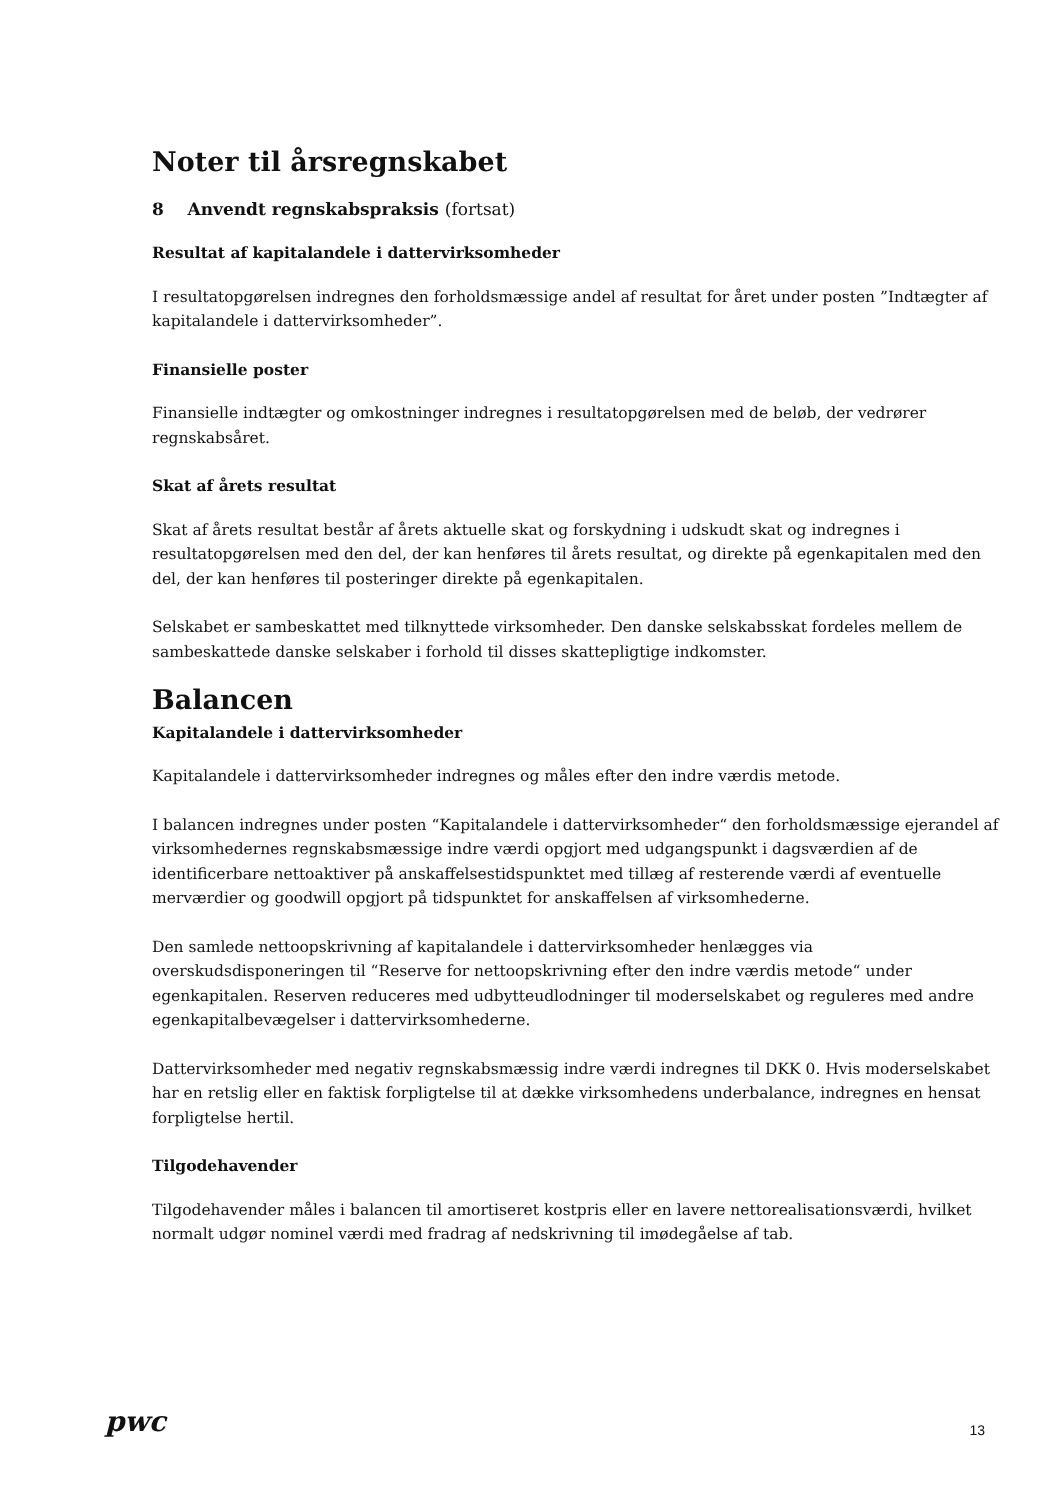Noter til årsregnskabet
8 Anvendt regnskabspraksis (fortsat)
Resultat af kapitalandele i dattervirksomheder
I resultatopgørelsen indregnes den forholdsmæssige andel af resultat for året under posten ”Indtægter af kapitalandele i dattervirksomheder”.
Finansielle poster
Finansielle indtægter og omkostninger indregnes i resultatopgørelsen med de beløb, der vedrører regnskabsåret.
Skat af årets resultat
Skat af årets resultat består af årets aktuelle skat og forskydning i udskudt skat og indregnes i resultatopgørelsen med den del, der kan henføres til årets resultat, og direkte på egenkapitalen med den del, der kan henføres til posteringer direkte på egenkapitalen.
Selskabet er sambeskattet med tilknyttede virksomheder. Den danske selskabsskat fordeles mellem de sambeskattede danske selskaber i forhold til disses skattepligtige indkomster.
Balancen
Kapitalandele i dattervirksomheder
Kapitalandele i dattervirksomheder indregnes og måles efter den indre værdis metode.
I balancen indregnes under posten “Kapitalandele i dattervirksomheder“ den forholdsmæssige ejerandel af virksomhedernes regnskabsmæssige indre værdi opgjort med udgangspunkt i dagsværdien af de identificerbare nettoaktiver på anskaffelsestidspunktet med tillæg af resterende værdi af eventuelle merværdier og goodwill opgjort på tidspunktet for anskaffelsen af virksomhederne.
Den samlede nettoopskrivning af kapitalandele i dattervirksomheder henlægges via overskudsdisponeringen til “Reserve for nettoopskrivning efter den indre værdis metode“ under egenkapitalen. Reserven reduceres med udbytteudlodninger til moderselskabet og reguleres med andre egenkapitalbevægelser i dattervirksomhederne.
Dattervirksomheder med negativ regnskabsmæssig indre værdi indregnes til DKK 0. Hvis moderselskabet har en retslig eller en faktisk forpligtelse til at dække virksomhedens underbalance, indregnes en hensat forpligtelse hertil.
Tilgodehavender
Tilgodehavender måles i balancen til amortiseret kostpris eller en lavere nettorealisationsværdi, hvilket normalt udgør nominel værdi med fradrag af nedskrivning til imødegåelse af tab.
pwc
13